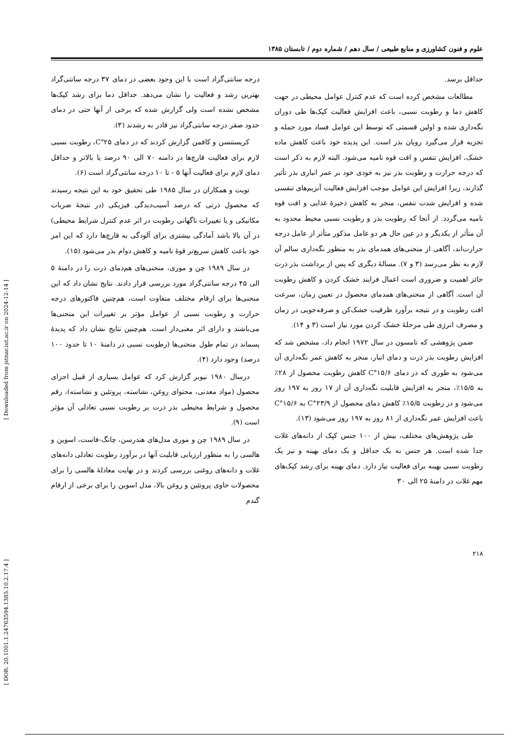علوم و فنون کشاورزی و منابع طبیعی / سال دهم / شماره دوم / تابستان ۱۳۸۵
حداقل برسد.
مطالعات مشخص کرده است که عدم کنترل عوامل محیطی در جهت کاهش دما و رطوبت نسبی، باعث افزایش فعالیت کپک‌ها طی دوران نگه‌داری شده و اولین قسمتی که توسط این عوامل فساد مورد حمله و تجزیه قرار می‌گیرد رویان بذر است. این پدیده خود باعث کاهش ماده خشک، افزایش تنفس و افت قوه نامیه می‌شود. البته لازم به ذکر است که درجه حرارت و رطوبت بذر نیز به خودی خود بر عمر انباری بذر تأثیر گذارند، زیرا افزایش این عوامل موجب افزایش فعالیت آنزیم‌های تنفسی شده و افزایش شدت تنفس، منجر به کاهش ذخیرهٔ غذایی و افت قوه نامیه می‌گردد. از آنجا که رطوبت بذر و رطوبت نسبی محیط محدود به آن متأثر از یکدیگر و در عین حال هر دو عامل مذکور متأثر از عامل درجه حرارت‌اند، آگاهی از منحنی‌های همدمای بذر به منظور نگه‌داری سالم آن لازم به نظر می‌رسد (۳ و ۷). مسالهٔ دیگری که پس از برداشت بذر ذرت حائز اهمیت و ضروری است اعمال فرایند خشک کردن و کاهش رطوبت آن است. آگاهی از منحنی‌های همدمای محصول در تعیین زمان، سرعت افت رطوبت و در نتیجه برآورد ظرفیت خشک‌کن و صرفه‌جویی در زمان و مصرف انرژی طی مرحلهٔ خشک کردن مورد نیاز است (۳ و ۱۴).
ضمن پژوهشی که تامسون در سال ۱۹۷۲ انجام داد، مشخص شد که افزایش رطوبت بذر ذرت و دمای انبار، منجر به کاهش عمر نگه‌داری آن می‌شود به طوری که در دمای ۱۵/۶°C کاهش رطوبت محصول از ۲۸٪ به ۱۵/۵٪، منجر به افزایش قابلیت نگه‌داری آن از ۱۷ روز به ۱۹۷ روز می‌شود و در رطوبت ۱۵/۵٪ کاهش دمای محصول از ۲۳/۹°C به ۱۵/۶°C باعث افزایش عمر نگه‌داری از ۸۱ روز به ۱۹۷ روز می‌شود (۱۳).
طی پژوهش‌های مختلف، بیش از ۱۰۰ جنس کپک از دانه‌های غلات جدا شده است. هر جنس به یک حداقل و یک دمای بهینه و نیز یک رطوبت نسبی بهینه برای فعالیت نیاز دارد. دمای بهینه برای رشد کپک‌های مهم غلات در دامنهٔ ۲۵ الی ۳۰
درجه سانتی‌گراد است با این وجود بعضی در دمای ۳۷ درجه سانتی‌گراد بهترین رشد و فعالیت را نشان می‌دهد. حداقل دما برای رشد کپک‌ها مشخص نشده است ولی گزارش شده که برخی از آنها حتی در دمای حدود صفر درجه سانتی‌گراد نیز قادر به رشدند (۳).
کریستنسن و کافمن گزارش کردند که در دمای ۲۵°C، رطوبت نسبی لازم برای فعالیت قارچ‌ها در دامنه ۷۰ الی ۹۰ درصد یا بالاتر و حداقل دمای لازم برای فعالیت آنها ۵ - تا ۱۰ درجه سانتی‌گراد است (۶).
تویت و همکاران در سال ۱۹۸۵ طی تحقیق خود به این نتیجه رسیدند که محصول ذرتی که درصد آسیب‌دیدگی فیزیکی (در نتیجهٔ ضربات مکانیکی و یا تغییرات ناگهانی رطوبت در اثر عدم کنترل شرایط محیطی) در آن بالا باشد آمادگی بیشتری برای آلودگی به قارچ‌ها دارد که این امر خود باعث کاهش سریع‌تر قوهٔ نامیه و کاهش دوام بذر می‌شود (۱۵).
در سال ۱۹۸۹ چن و موری، منحنی‌های هم‌دمای ذرت را در دامنهٔ ۵ الی ۴۵ درجه سانتی‌گراد مورد بررسی قرار دادند. نتایج نشان داد که این منحنی‌ها برای ارقام مختلف متفاوت است، هم‌چنین فاکتورهای درجه حرارت و رطوبت نسبی از عوامل مؤثر بر تغییرات این منحنی‌ها می‌باشند و دارای اثر معنی‌دار است. هم‌چنین نتایج نشان داد که پدیدهٔ پسماند در تمام طول منحنی‌ها (رطوبت نسبی در دامنهٔ ۱۰ تا حدود ۱۰۰ درصد) وجود دارد (۴).
درسال ۱۹۸۰ نیوبر گزارش کرد که عوامل بسیاری از قبیل اجزای محصول (مواد معدنی، محتوای روغن، نشاسته، پروتئین و نشاسته)، رقم محصول و شرایط محیطی بذر ذرت بر رطوبت نسبی تعادلی آن مؤثر است (۹).
در سال ۱۹۸۹ چن و موری مدل‌های هندرسن، چانگ-فاست، اسوین و هالسی را به منظور ارزیابی قابلیت آنها در برآورد رطوبت تعادلی دانه‌های غلات و دانه‌های روغنی بررسی کردند و در نهایت معادلهٔ هالسی را برای محصولات حاوی پروتئین و روغن بالا، مدل اسوین را برای برخی از ارقام گندم
۲۱۸
[ Downloaded from jstnar.iut.ac.ir on 2024-12-14 ]
[ DOR: 20.1001.1.24763594.1385.10.2.17.4 ]